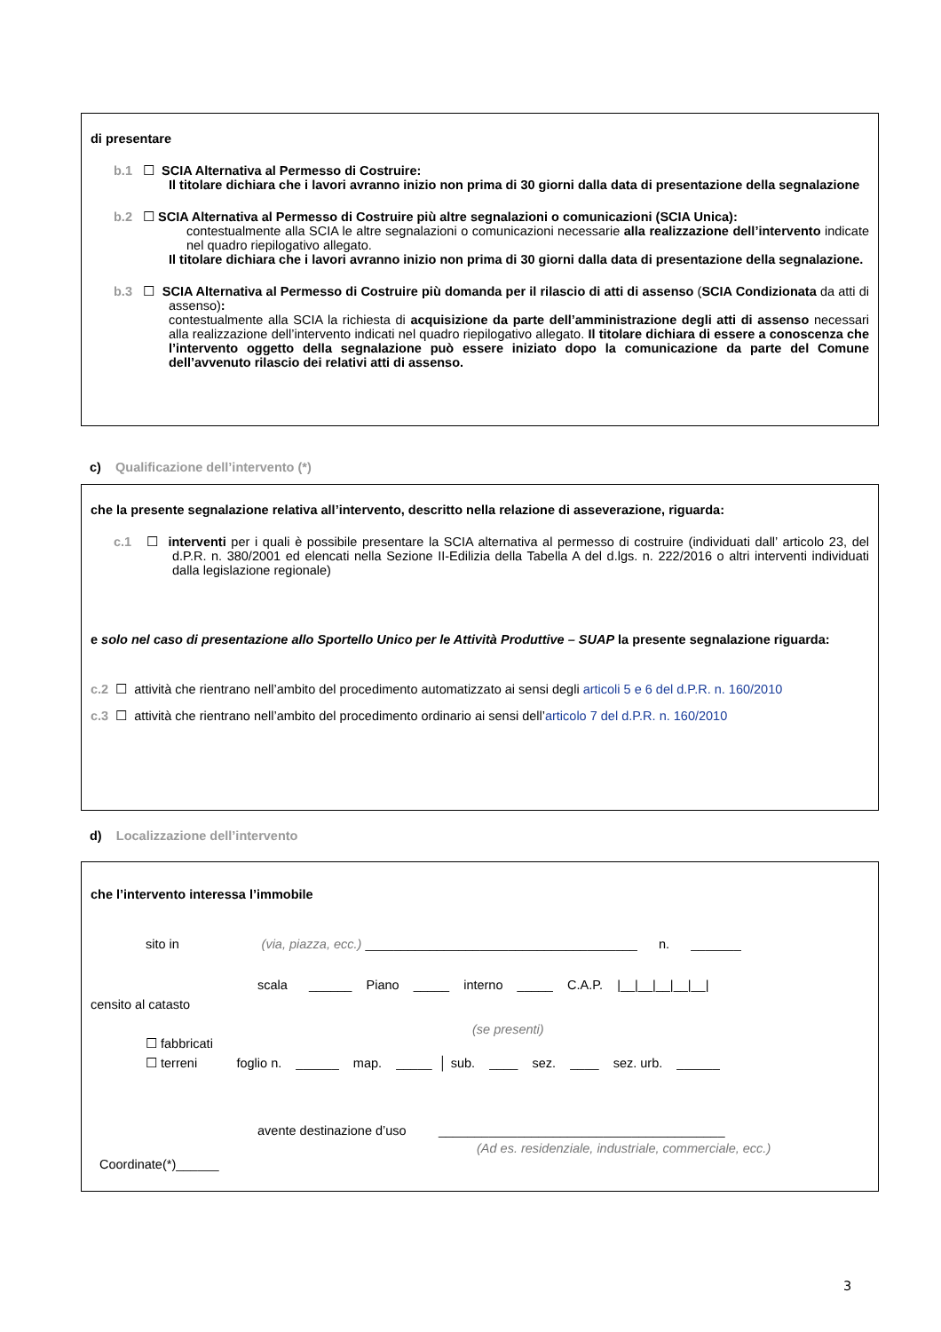di presentare
b.1 ☐ SCIA Alternativa al Permesso di Costruire:
Il titolare dichiara che i lavori avranno inizio non prima di 30 giorni dalla data di presentazione della segnalazione
b.2 ☐ SCIA Alternativa al Permesso di Costruire più altre segnalazioni o comunicazioni (SCIA Unica):
contestualmente alla SCIA le altre segnalazioni o comunicazioni necessarie alla realizzazione dell’intervento indicate nel quadro riepilogativo allegato.
Il titolare dichiara che i lavori avranno inizio non prima di 30 giorni dalla data di presentazione della segnalazione.
b.3 ☐ SCIA Alternativa al Permesso di Costruire più domanda per il rilascio di atti di assenso (SCIA Condizionata da atti di assenso):
contestualmente alla SCIA la richiesta di acquisizione da parte dell’amministrazione degli atti di assenso necessari alla realizzazione dell’intervento indicati nel quadro riepilogativo allegato. Il titolare dichiara di essere a conoscenza che l’intervento oggetto della segnalazione può essere iniziato dopo la comunicazione da parte del Comune dell’avvenuto rilascio dei relativi atti di assenso.
c) Qualificazione dell’intervento (*)
che la presente segnalazione relativa all’intervento, descritto nella relazione di asseverazione, riguarda:
c.1 ☐ interventi per i quali è possibile presentare la SCIA alternativa al permesso di costruire (individuati dall’ articolo 23, del d.P.R. n. 380/2001 ed elencati nella Sezione II-Edilizia della Tabella A del d.lgs. n. 222/2016 o altri interventi individuati dalla legislazione regionale)
e solo nel caso di presentazione allo Sportello Unico per le Attività Produttive – SUAP la presente segnalazione riguarda:
c.2 ☐ attività che rientrano nell’ambito del procedimento automatizzato ai sensi degli articoli 5 e 6 del d.P.R. n. 160/2010
c.3 ☐ attività che rientrano nell’ambito del procedimento ordinario ai sensi dell’articolo 7 del d.P.R. n. 160/2010
d) Localizzazione dell’intervento
che l’intervento interessa l’immobile
sito in (via, piazza, ecc.) ______________________________________ n. _______
scala ______ Piano _____ interno _____ C.A.P. |__|__|__|__|__|
censito al catasto
(se presenti)
☐ fabbricati
☐ terreni foglio n. ______ map. _____ │ sub. ____ sez. ____ sez. urb. ______
avente destinazione d’uso ________________________________________
(Ad es. residenziale, industriale, commerciale, ecc.)
Coordinate(*)______
3